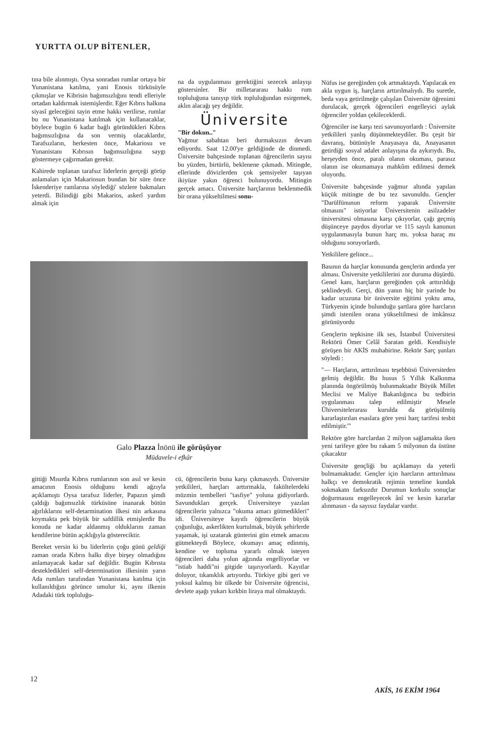YURTTA OLUP BİTENLER,
tına bile alınmıştı. Oysa sonradan rumlar ortaya bir Yunanistana katılma, yani Enosis türküsüyle çıkmışlar ve Kibrisin bağımsızlığını tendi elleriyle ortadan kaldırmak istemişlerdir. Eğer Kıbrıs halkına siyasî geleceğini tayin etme hakkı verilirse, rumlar bu nu Yunanistana katılmak için kullanacaklar, böylece bugün 6 kadar bağlı göründükleri Kıbrıs bağımsızlığına da son vermiş olacaklardır, Tarafsızların, herkesten önce, Makariosu ve Yunanistanı Kıbrısın bağımsızlığına saygı göstermeye çağırmadan gerekir.
Kahirede toplanan tarafsız liderlerin gerçeği görüp anlamaları için Makariosun bundan bir süre önce İskenderiye ramlarına söylediği' sözlere bakmaları yeterdi. Bilindiği gibi Makarios, askerî yardım almak için
na da uygulanması gerektiğini sezecek anlayışı göstersinler. Bir milletararası hakkı rum topluluğuna tanıyıp türk topluluğundan esirgemek, aklın alacağı şey değildir.
Üniversite
"Bir dokun.."
Yağmur sabahtan beri durmaksızın devam ediyordu. Saat 12.00'ye geldiğinde de dinmedi. Üniversite bahçesinde toplanan öğrencilerin sayısı bu yüzden, birtürlü, beklenene çıkmadı. Mitingde, ellerinde dövizlerden çok şemsiyeler taşıyan ikiyüze yakın öğrenci bulunuyordu. Mitingin gerçek amacı. Üniversite harçlarının beklenmedik bir orana yükseltilmesi sonu-
Nüfus ise gereğinden çok artmaktaydı. Yapılacak en akla uygun iş, harçların arttırılmalıydı. Bu suretle, beda vaya getirilmeğe çalışılan Üniversite öğrenimi durulacak, gerçek öğrencileri engelleyici aylak öğrenciler yoldan çekilecekler­di.
Öğrenciler ise karşı tezi savunuyorlardı : Üniversite yetkilileri yanlış düşünmekteydiler. Bu çeşit bir davranış, bütünüyle Anayasaya da, Anayasanın getirdiği sosyal adalet anlayışına da aykırıydı. Bu, herşeyden önce, paralı olanın okuması, parasız olanın ise okumamaya mahkûm edilmesi demek oluyordu.
Üniversite bahçesinde yağmur altında yapılan küçük mitingte de bu tez savunuldu. Gençler "Darülfünunun reform yaparak Üniversite olmasını" istiyorlar Üniversitenin asilzadeler üniversitesi olmasına karşı çıkıyorlar, çağı geçmiş düşünceye paydos diyorlar ve 115 sayılı kanunun uygulanmasıyla bunun harç mı. yoksa haraç mı olduğunu soruyorlardı.
Yetkililere gelince...
Basının da harçlar konusunda gençlerin ardında yer alması. Üniversite yetkililerini zor duruma düşürdü. Genel kanı, harçların gereğinden çok arttırıldığı şeklindeydi. Gerçi, dün yanın hiç bir yarinde bu kadar ucuzuna bir üniversite eğitimi yoktu ama, Türkyenin içinde bulunduğu şartlara göre harcların şimdi istenilen orana yükseltilmesi de imkânsız görünüyordu
Gençlerin tepkisine ilk ses, İstanbul Üniversitesi Rektörü Ömer Celâl Saratan geldi. Kendisiyle görüşen bir AKİS muhabirine. Rektör Sarç şunları söyledi :
"— Harçların, arttırılması teşebbüsü Üniversiteden gelmiş değildir. Bu husus 5 Yıllık Kalkınma planında öngörülmüş bulunmaktadır Büyük Millet Meclisi ve Maliye Bakanlığınca bu tedbirin uygulanması talep edilmiştir Mesele Ühiversitelerarası kurulda da görüşülmüş kararlaştırılan esaslara göre yeni harç tarifesi tesbit edilmiştir.'"
Rektöre göre harclardan 2 milyon sağlamakta iken yeni tarifeye göre bu rakam 5 milyonun da üstüne çıkacaktır
Üniversite gençliği bu açıklamayı da yeterli bulmamaktadır. Gençler için harcların arttırılması halkçı ve demokratik rejimin temeline kundak sokmakatn farksızdır Durumun korkulu sonuçlar doğurmasını engelleyecek ânî ve kesin kararlar alınmasın - da sayısız faydalar vardır.
Galo Plazza İnönü ile görüşüyor
Müdavele-i efkâr
gittiği Mısırda Kıbrıs rumlarının son asıl ve kesin amacının Enosis olduğunu kendi ağzıyla açıklamıştı Oysa tarafsız liderler, Papazın şimdi çaldığı bağımsızlık türküsüne inanarak bütün ağırlıklarını self-detarmination ilkesi nin arkasına koymakta pek büyük bir safdillik etmişlerdir Bu konuda ne kadar aldanmış olduklarını zaman kendilerine bütün açıklığıyla gösterecik­tir.
Bereket versin ki bu liderlerin çoğu günü geldiği zaman orada Kıbrıs halkı diye birşey olmadığını anlamayacak kadar saf değildir. Bugün Kıbrısta destekledikleri self-determination ilkesinin yarın Ada rumları tarafından Yunanistana katılma için kullanıldığını görünce umulur ki, aynı ilkenin Adadaki türk topluluğu-
cü, öğrencilerin buna karşı çıkmasıydı. Üniversite yetkilileri, harçları arttırmakla, fakültelerdeki müzmin tembelleri "tasfiye" yoluna gidiyorlardı. Savundukları gerçek. Üniversiteye yazılan öğrencilerin yalnızca "okuma amacı gütmedikleri" idi. Üniversiteye kayıtlı öğrencilerin büyük çoğunluğu, askerlikten kurtulmak, büyük şehirlerde yaşamak, işi uzatarak günterini gün etmek amacını gütmekteydi Böylece, okumayı amaç edinmiş, kendine ve topluma yararlı olmak isteyen öğrencileri daha yolun ağzında engelliyorlar ve "istiab haddi"ni gitgide taşırıyorlardı. Kayıtlar doluyor, tıkanıklık artıyordu. Türkiye gibi geri ve yoksul kalmış bir ülkede bir Üniversite öğrencisi, devlete aşağı yukarı kırkbin liraya mal olmaktaydı.
12
AKİS, 16 EKİM 1964